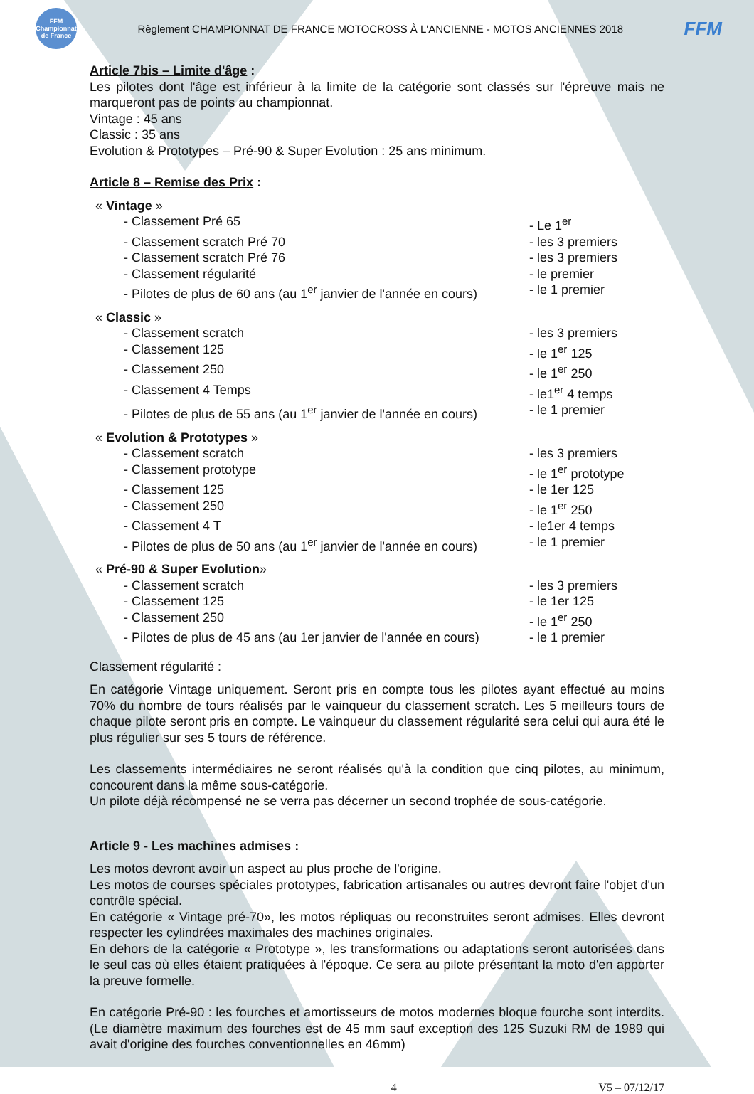FFM Championnat de France
Règlement CHAMPIONNAT DE FRANCE MOTOCROSS À L'ANCIENNE - MOTOS ANCIENNES 2018
FFM
Article 7bis – Limite d'âge :
Les pilotes dont l'âge est inférieur à la limite de la catégorie sont classés sur l'épreuve mais ne marqueront pas de points au championnat.
Vintage : 45 ans
Classic : 35 ans
Evolution & Prototypes – Pré-90 & Super Evolution : 25 ans minimum.
Article 8 – Remise des Prix :
« Vintage »
- Classement Pré 65 - Le 1<sup>er</sup>
- Classement scratch Pré 70 - les 3 premiers
- Classement scratch Pré 76 - les 3 premiers
- Classement régularité - le premier
- Pilotes de plus de 60 ans (au 1<sup>er</sup> janvier de l'année en cours) - le 1 premier
« Classic »
- Classement scratch - les 3 premiers
- Classement 125 - le 1<sup>er</sup> 125
- Classement 250 - le 1<sup>er</sup> 250
- Classement 4 Temps - le1<sup>er</sup> 4 temps
- Pilotes de plus de 55 ans (au 1<sup>er</sup> janvier de l'année en cours) - le 1 premier
« Evolution & Prototypes »
- Classement scratch - les 3 premiers
- Classement prototype - le 1<sup>er</sup> prototype
- Classement 125 - le 1er 125
- Classement 250 - le 1<sup>er</sup> 250
- Classement 4 T - le1er 4 temps
- Pilotes de plus de 50 ans (au 1<sup>er</sup> janvier de l'année en cours) - le 1 premier
« Pré-90 & Super Evolution»
- Classement scratch - les 3 premiers
- Classement 125 - le 1er 125
- Classement 250 - le 1<sup>er</sup> 250
- Pilotes de plus de 45 ans (au 1er janvier de l'année en cours) - le 1 premier
Classement régularité :
En catégorie Vintage uniquement. Seront pris en compte tous les pilotes ayant effectué au moins 70% du nombre de tours réalisés par le vainqueur du classement scratch. Les 5 meilleurs tours de chaque pilote seront pris en compte. Le vainqueur du classement régularité sera celui qui aura été le plus régulier sur ses 5 tours de référence.
Les classements intermédiaires ne seront réalisés qu'à la condition que cinq pilotes, au minimum, concourent dans la même sous-catégorie.
Un pilote déjà récompensé ne se verra pas décerner un second trophée de sous-catégorie.
Article 9 - Les machines admises :
Les motos devront avoir un aspect au plus proche de l'origine.
Les motos de courses spéciales prototypes, fabrication artisanales ou autres devront faire l'objet d'un contrôle spécial.
En catégorie « Vintage pré-70», les motos répliquas ou reconstruites seront admises. Elles devront respecter les cylindrées maximales des machines originales.
En dehors de la catégorie « Prototype », les transformations ou adaptations seront autorisées dans le seul cas où elles étaient pratiquées à l'époque. Ce sera au pilote présentant la moto d'en apporter la preuve formelle.
En catégorie Pré-90 : les fourches et amortisseurs de motos modernes bloque fourche sont interdits. (Le diamètre maximum des fourches est de 45 mm sauf exception des 125 Suzuki RM de 1989 qui avait d'origine des fourches conventionnelles en 46mm)
4 V5 – 07/12/17